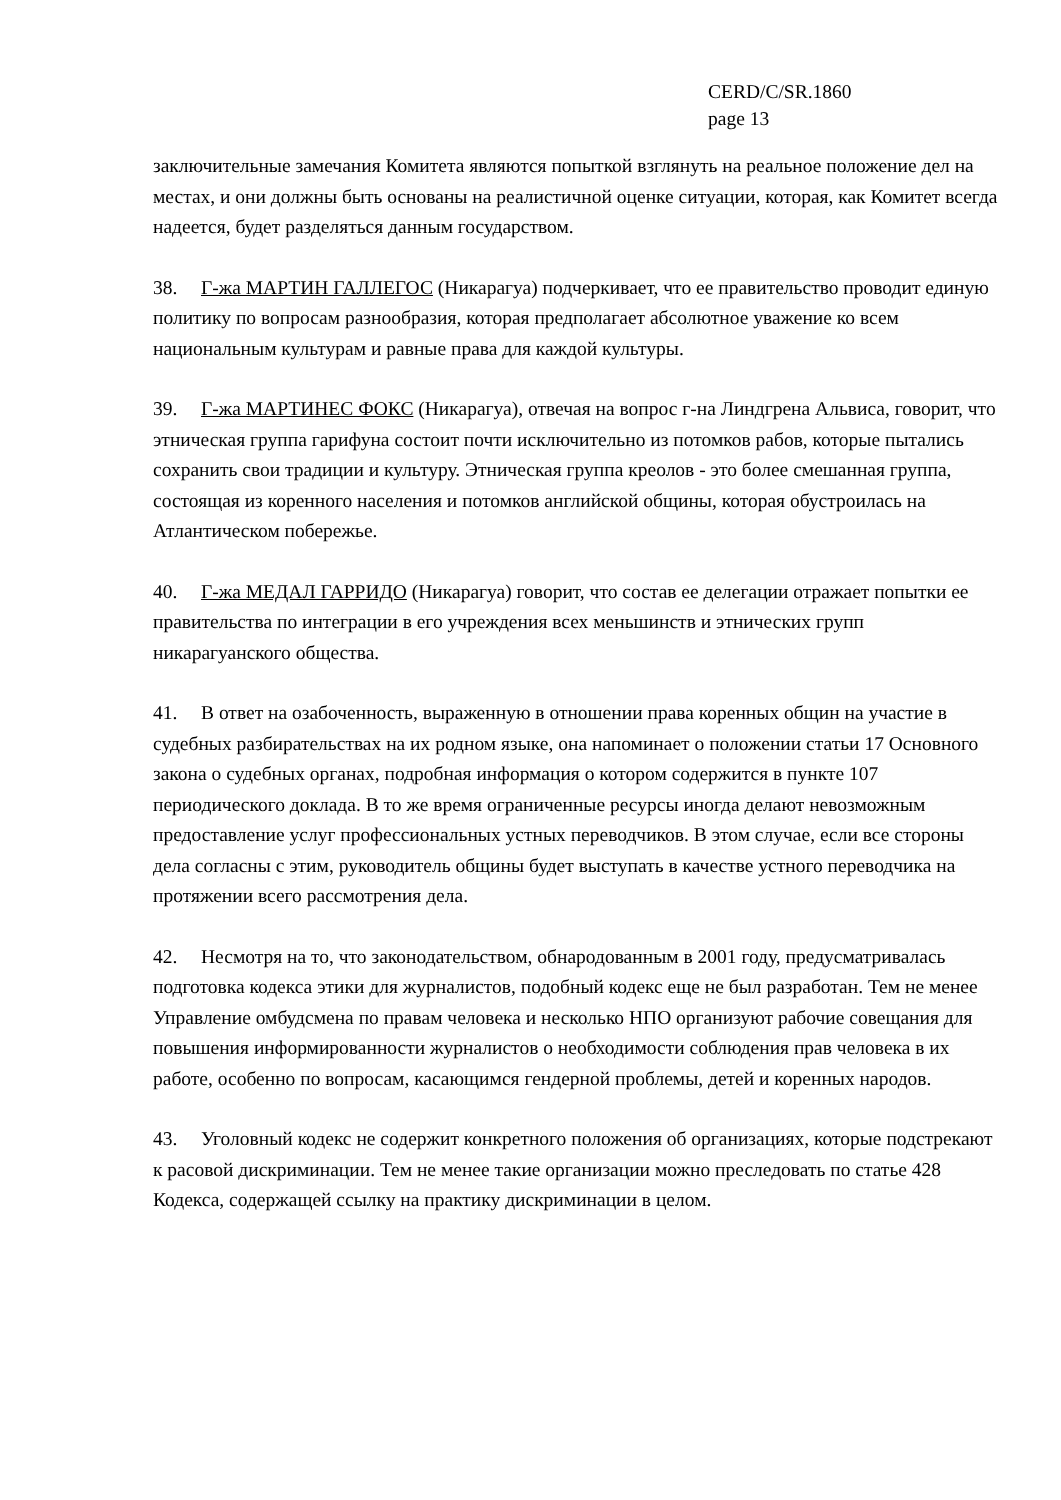CERD/C/SR.1860
page 13
заключительные замечания Комитета являются попыткой взглянуть на реальное положение дел на местах, и они должны быть основаны на реалистичной оценке ситуации, которая, как Комитет всегда надеется, будет разделяться данным государством.
38. Г-жа МАРТИН ГАЛЛЕГОС (Никарагуа) подчеркивает, что ее правительство проводит единую политику по вопросам разнообразия, которая предполагает абсолютное уважение ко всем национальным культурам и равные права для каждой культуры.
39. Г-жа МАРТИНЕС ФОКС (Никарагуа), отвечая на вопрос г-на Линдгрена Альвиса, говорит, что этническая группа гарифуна состоит почти исключительно из потомков рабов, которые пытались сохранить свои традиции и культуру. Этническая группа креолов - это более смешанная группа, состоящая из коренного населения и потомков английской общины, которая обустроилась на Атлантическом побережье.
40. Г-жа МЕДАЛ ГАРРИДО (Никарагуа) говорит, что состав ее делегации отражает попытки ее правительства по интеграции в его учреждения всех меньшинств и этнических групп никарагуанского общества.
41. В ответ на озабоченность, выраженную в отношении права коренных общин на участие в судебных разбирательствах на их родном языке, она напоминает о положении статьи 17 Основного закона о судебных органах, подробная информация о котором содержится в пункте 107 периодического доклада. В то же время ограниченные ресурсы иногда делают невозможным предоставление услуг профессиональных устных переводчиков. В этом случае, если все стороны дела согласны с этим, руководитель общины будет выступать в качестве устного переводчика на протяжении всего рассмотрения дела.
42. Несмотря на то, что законодательством, обнародованным в 2001 году, предусматривалась подготовка кодекса этики для журналистов, подобный кодекс еще не был разработан. Тем не менее Управление омбудсмена по правам человека и несколько НПО организуют рабочие совещания для повышения информированности журналистов о необходимости соблюдения прав человека в их работе, особенно по вопросам, касающимся гендерной проблемы, детей и коренных народов.
43. Уголовный кодекс не содержит конкретного положения об организациях, которые подстрекают к расовой дискриминации. Тем не менее такие организации можно преследовать по статье 428 Кодекса, содержащей ссылку на практику дискриминации в целом.